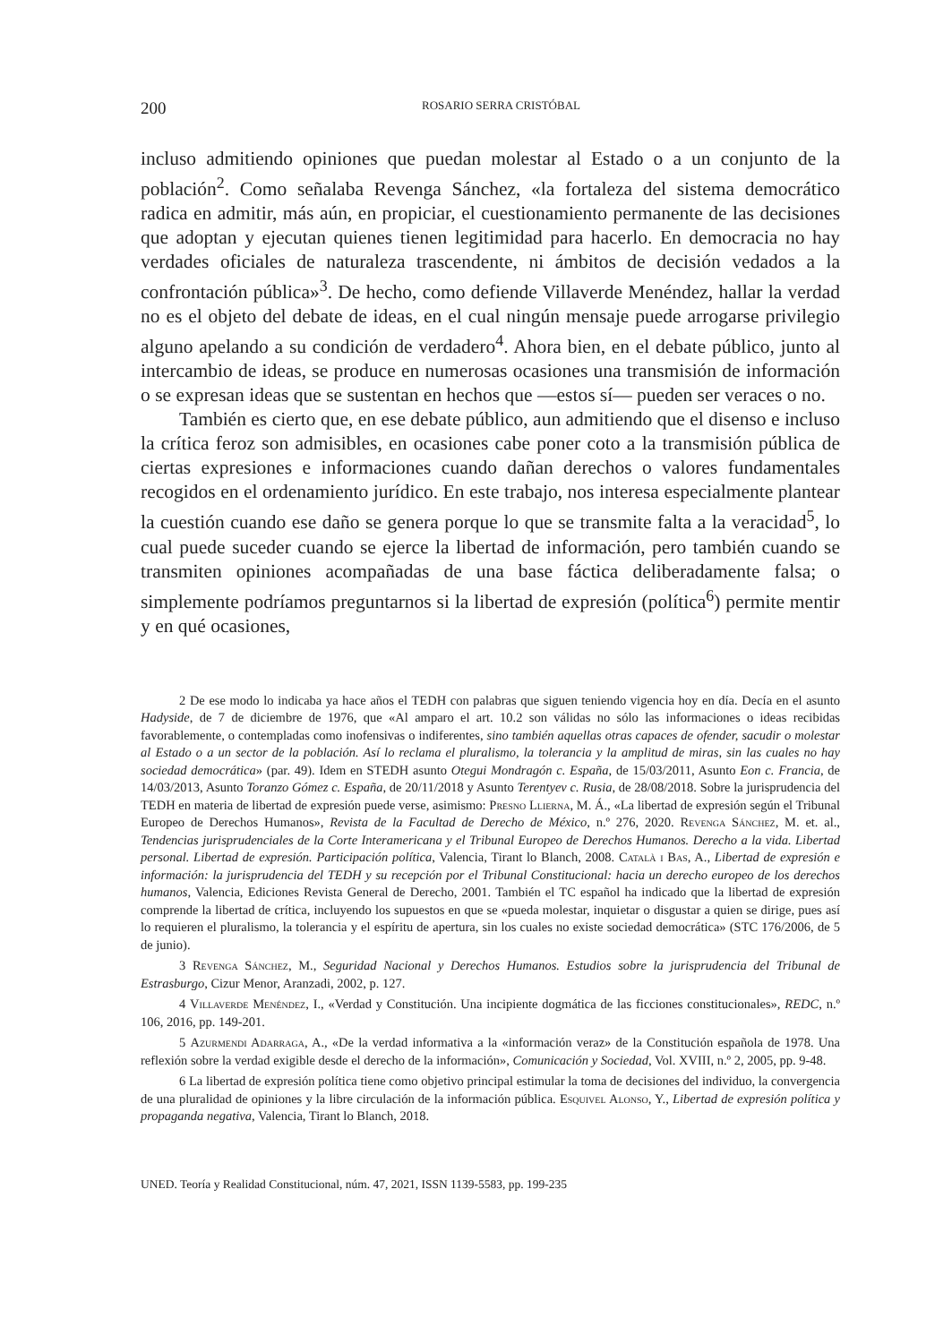200 ROSARIO SERRA CRISTÓBAL
incluso admitiendo opiniones que puedan molestar al Estado o a un conjunto de la población<sup>2</sup>. Como señalaba Revenga Sánchez, «la fortaleza del sistema democrático radica en admitir, más aún, en propiciar, el cuestionamiento permanente de las decisiones que adoptan y ejecutan quienes tienen legitimidad para hacerlo. En democracia no hay verdades oficiales de naturaleza trascendente, ni ámbitos de decisión vedados a la confrontación pública»<sup>3</sup>. De hecho, como defiende Villaverde Menéndez, hallar la verdad no es el objeto del debate de ideas, en el cual ningún mensaje puede arrogarse privilegio alguno apelando a su condición de verdadero<sup>4</sup>. Ahora bien, en el debate público, junto al intercambio de ideas, se produce en numerosas ocasiones una transmisión de información o se expresan ideas que se sustentan en hechos que —estos sí— pueden ser veraces o no.
También es cierto que, en ese debate público, aun admitiendo que el disenso e incluso la crítica feroz son admisibles, en ocasiones cabe poner coto a la transmisión pública de ciertas expresiones e informaciones cuando dañan derechos o valores fundamentales recogidos en el ordenamiento jurídico. En este trabajo, nos interesa especialmente plantear la cuestión cuando ese daño se genera porque lo que se transmite falta a la veracidad<sup>5</sup>, lo cual puede suceder cuando se ejerce la libertad de información, pero también cuando se transmiten opiniones acompañadas de una base fáctica deliberadamente falsa; o simplemente podríamos preguntarnos si la libertad de expresión (política<sup>6</sup>) permite mentir y en qué ocasiones,
2 De ese modo lo indicaba ya hace años el TEDH con palabras que siguen teniendo vigencia hoy en día. Decía en el asunto Hadyside, de 7 de diciembre de 1976, que «Al amparo el art. 10.2 son válidas no sólo las informaciones o ideas recibidas favorablemente, o contempladas como inofensivas o indiferentes, sino también aquellas otras capaces de ofender, sacudir o molestar al Estado o a un sector de la población. Así lo reclama el pluralismo, la tolerancia y la amplitud de miras, sin las cuales no hay sociedad democrática» (par. 49). Idem en STEDH asunto Otegui Mondragón c. España, de 15/03/2011, Asunto Eon c. Francia, de 14/03/2013, Asunto Toranzo Gómez c. España, de 20/11/2018 y Asunto Terentyev c. Rusia, de 28/08/2018. Sobre la jurisprudencia del TEDH en materia de libertad de expresión puede verse, asimismo: Presno Llierna, M. Á., «La libertad de expresión según el Tribunal Europeo de Derechos Humanos», Revista de la Facultad de Derecho de México, n.º 276, 2020. Revenga Sánchez, M. et. al., Tendencias jurisprudenciales de la Corte Interamericana y el Tribunal Europeo de Derechos Humanos. Derecho a la vida. Libertad personal. Libertad de expresión. Participación política, Valencia, Tirant lo Blanch, 2008. Català i Bas, A., Libertad de expresión e información: la jurisprudencia del TEDH y su recepción por el Tribunal Constitucional: hacia un derecho europeo de los derechos humanos, Valencia, Ediciones Revista General de Derecho, 2001. También el TC español ha indicado que la libertad de expresión comprende la libertad de crítica, incluyendo los supuestos en que se «pueda molestar, inquietar o disgustar a quien se dirige, pues así lo requieren el pluralismo, la tolerancia y el espíritu de apertura, sin los cuales no existe sociedad democrática» (STC 176/2006, de 5 de junio).
3 Revenga Sánchez, M., Seguridad Nacional y Derechos Humanos. Estudios sobre la jurisprudencia del Tribunal de Estrasburgo, Cizur Menor, Aranzadi, 2002, p. 127.
4 Villaverde Menéndez, I., «Verdad y Constitución. Una incipiente dogmática de las ficciones constitucionales», REDC, n.º 106, 2016, pp. 149-201.
5 Azurmendi Adarraga, A., «De la verdad informativa a la «información veraz» de la Constitución española de 1978. Una reflexión sobre la verdad exigible desde el derecho de la información», Comunicación y Sociedad, Vol. XVIII, n.º 2, 2005, pp. 9-48.
6 La libertad de expresión política tiene como objetivo principal estimular la toma de decisiones del individuo, la convergencia de una pluralidad de opiniones y la libre circulación de la información pública. Esquivel Alonso, Y., Libertad de expresión política y propaganda negativa, Valencia, Tirant lo Blanch, 2018.
UNED. Teoría y Realidad Constitucional, núm. 47, 2021, ISSN 1139-5583, pp. 199-235